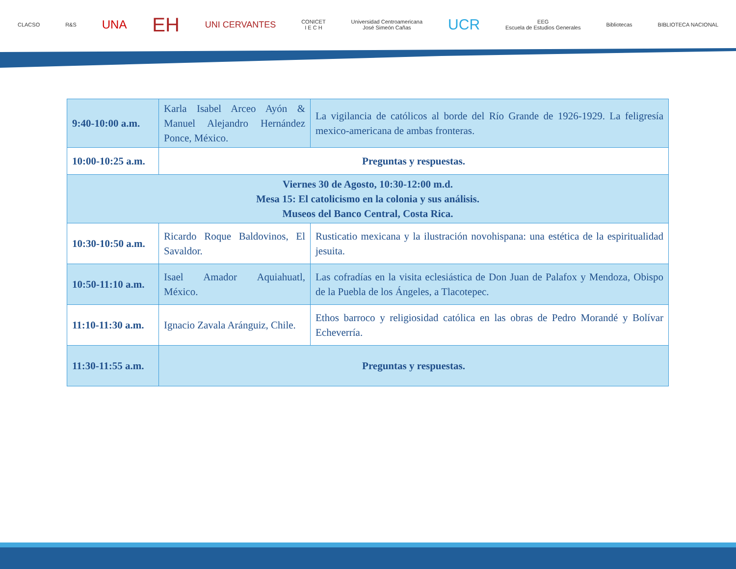CLACSO R&S UNA EH UNI CERVANTES CONICET
I E C H Universidad Centroamericana
José Simeón Cañas UCR EEG
Escuela de Estudios Generales Bibliotecas BIBLIOTECA NACIONAL
| 9:40-10:00 a.m. | Karla Isabel Arceo Ayón & Manuel Alejandro Hernández Ponce, México. | La vigilancia de católicos al borde del Río Grande de 1926-1929. La feligresía mexico-americana de ambas fronteras. |
| 10:00-10:25 a.m. | Preguntas y respuestas. | |
| Viernes 30 de Agosto, 10:30-12:00 m.d. Mesa 15: El catolicismo en la colonia y sus análisis. Museos del Banco Central, Costa Rica. | | |
| 10:30-10:50 a.m. | Ricardo Roque Baldovinos, El Savaldor. | Rusticatio mexicana y la ilustración novohispana: una estética de la espiritualidad jesuita. |
| 10:50-11:10 a.m. | Isael Amador Aquiahuatl, México. | Las cofradías en la visita eclesiástica de Don Juan de Palafox y Mendoza, Obispo de la Puebla de los Ángeles, a Tlacotepec. |
| 11:10-11:30 a.m. | Ignacio Zavala Aránguiz, Chile. | Ethos barroco y religiosidad católica en las obras de Pedro Morandé y Bolívar Echeverría. |
| 11:30-11:55 a.m. | Preguntas y respuestas. | |